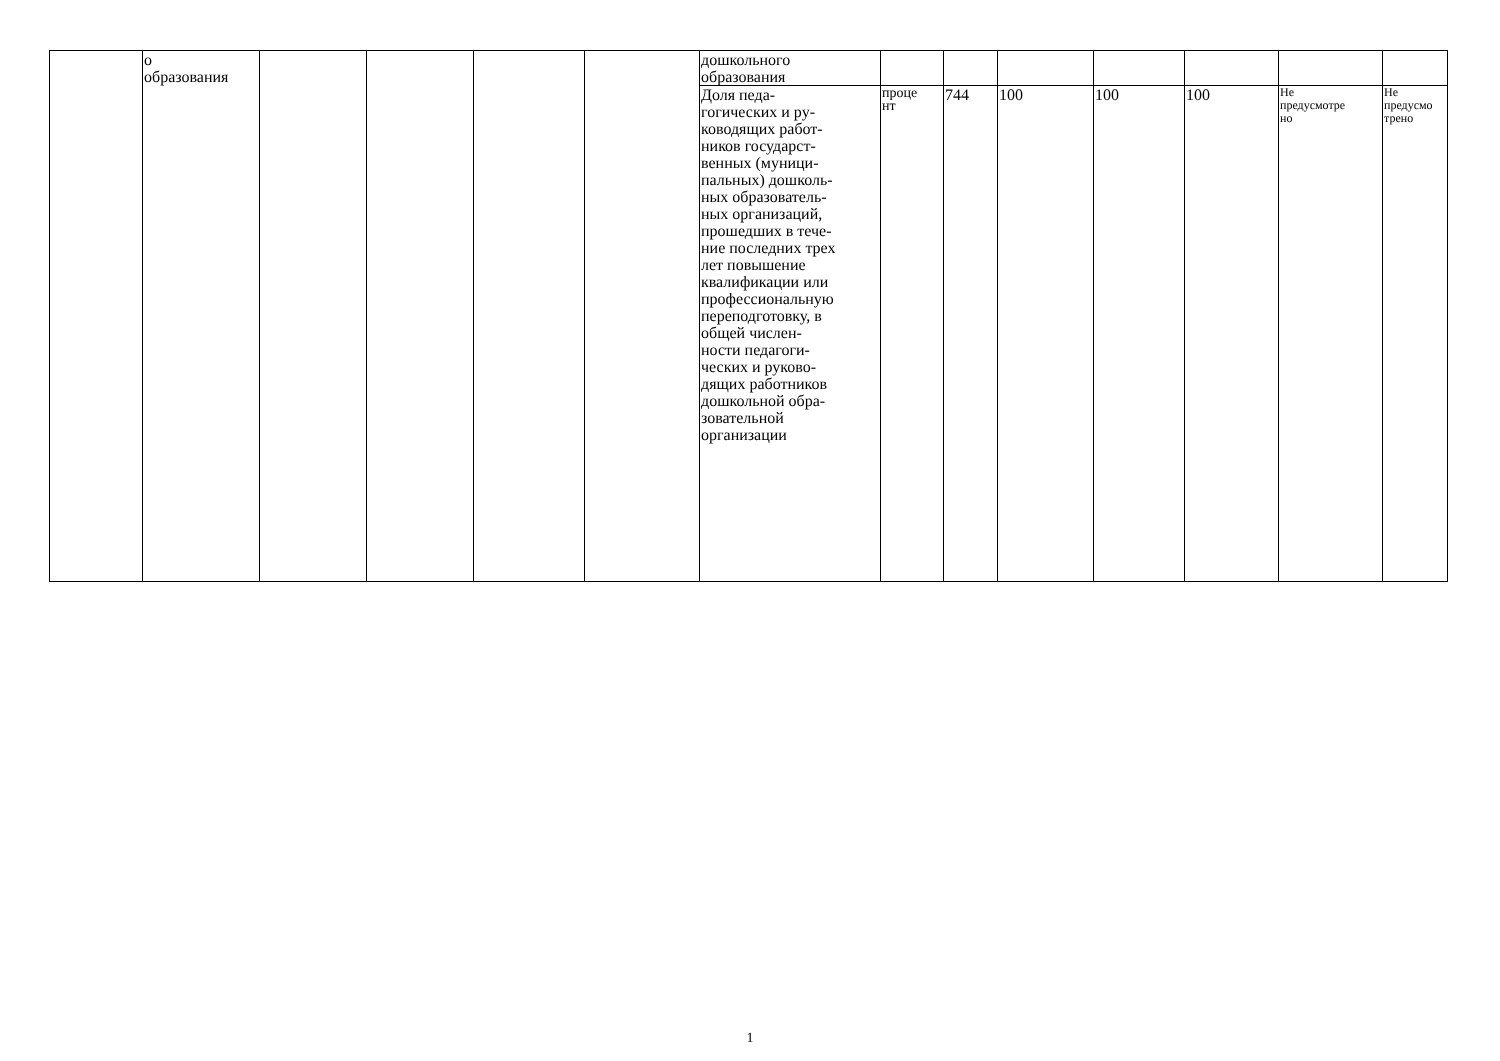| | о образования | | | | | дошкольного образования | | | | | | | |
| | | | | | | Доля педа- гогических и ру- ководящих работ- ников государст- венных (муници- пальных) дошколь- ных образователь- ных организаций, прошедших в тече- ние последних трех лет повышение квалификации или профессиональную переподготовку, в общей числен- ности педагоги- ческих и руково- дящих работников дошкольной обра- зовательной организации | проце нт | 744 | 100 | 100 | 100 | Не предусмотре но | Не предусмо трено |
1